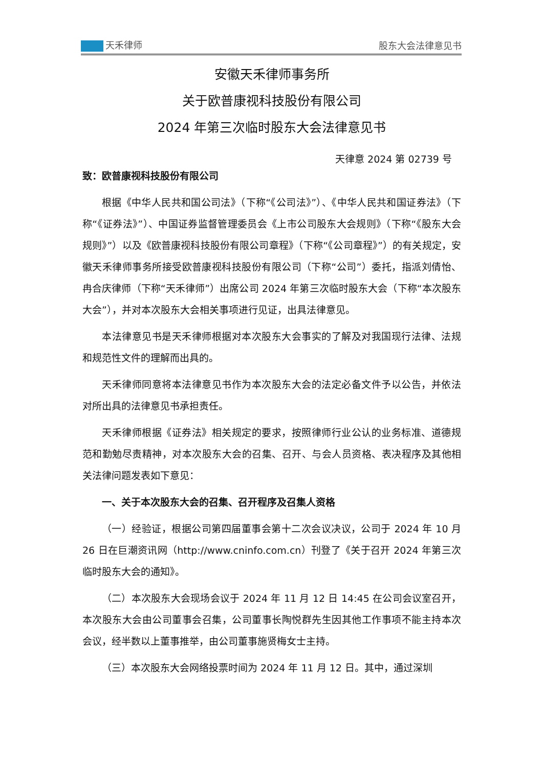天禾律师 股东大会法律意见书
安徽天禾律师事务所
关于欧普康视科技股份有限公司
2024 年第三次临时股东大会法律意见书
天律意 2024 第 02739 号
致：欧普康视科技股份有限公司
根据《中华人民共和国公司法》（下称“《公司法》”）、《中华人民共和国证券法》（下称“《证券法》”）、中国证券监督管理委员会《上市公司股东大会规则》（下称“《股东大会规则》”）以及《欧普康视科技股份有限公司章程》（下称“《公司章程》”）的有关规定，安徽天禾律师事务所接受欧普康视科技股份有限公司（下称“公司”）委托，指派刘倩怡、冉合庆律师（下称“天禾律师”）出席公司 2024 年第三次临时股东大会（下称“本次股东大会”），并对本次股东大会相关事项进行见证，出具法律意见。
本法律意见书是天禾律师根据对本次股东大会事实的了解及对我国现行法律、法规和规范性文件的理解而出具的。
天禾律师同意将本法律意见书作为本次股东大会的法定必备文件予以公告，并依法对所出具的法律意见书承担责任。
天禾律师根据《证券法》相关规定的要求，按照律师行业公认的业务标准、道德规范和勤勉尽责精神，对本次股东大会的召集、召开、与会人员资格、表决程序及其他相关法律问题发表如下意见：
一、关于本次股东大会的召集、召开程序及召集人资格
（一）经验证，根据公司第四届董事会第十二次会议决议，公司于 2024 年 10 月 26 日在巨潮资讯网（http://www.cninfo.com.cn）刊登了《关于召开 2024 年第三次临时股东大会的通知》。
（二）本次股东大会现场会议于 2024 年 11 月 12 日 14:45 在公司会议室召开，本次股东大会由公司董事会召集，公司董事长陶悦群先生因其他工作事项不能主持本次会议，经半数以上董事推举，由公司董事施贤梅女士主持。
（三）本次股东大会网络投票时间为 2024 年 11 月 12 日。其中，通过深圳